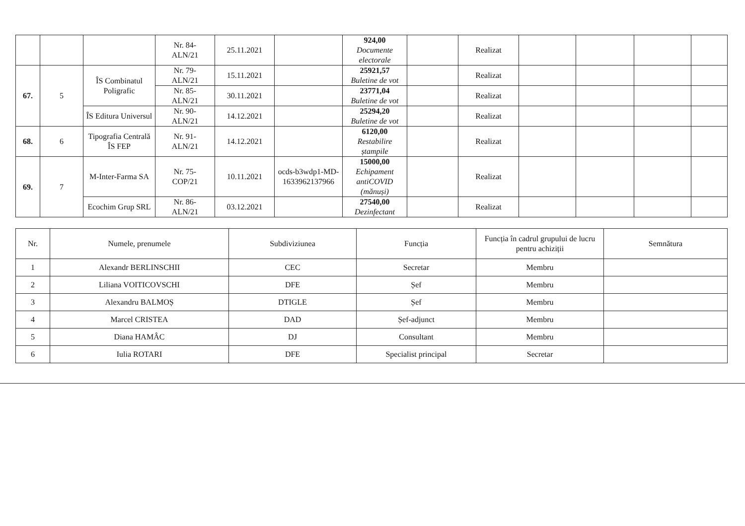| | | | Nr. 84- ALN/21 | 25.11.2021 | | 924,00 Documente electorale | | Realizat | | | | |
| 67. | 5 | ÎS Combinatul Poligrafic | Nr. 79- ALN/21 | 15.11.2021 | | 25921,57 Buletine de vot | | Realizat | | | | |
| | | | Nr. 85- ALN/21 | 30.11.2021 | | 23771,04 Buletine de vot | | Realizat | | | | |
| | | ÎS Editura Universul | Nr. 90- ALN/21 | 14.12.2021 | | 25294,20 Buletine de vot | | Realizat | | | | |
| 68. | 6 | Tipografia Centrală ÎS FEP | Nr. 91- ALN/21 | 14.12.2021 | | 6120,00 Restabilire ștampile | | Realizat | | | | |
| 69. | 7 | M-Inter-Farma SA | Nr. 75- COP/21 | 10.11.2021 | ocds-b3wdp1-MD-1633962137966 | 15000,00 Echipament antiCOVID (mănuși) | | Realizat | | | | |
| | | Ecochim Grup SRL | Nr. 86- ALN/21 | 03.12.2021 | | 27540,00 Dezinfectant | | Realizat | | | | |
| Nr. | Numele, prenumele | Subdiviziunea | Funcția | Funcția în cadrul grupului de lucru pentru achiziții | Semnătura |
| --- | --- | --- | --- | --- | --- |
| 1 | Alexandr BERLINSCHII | CEC | Secretar | Membru | |
| 2 | Liliana VOITICOVSCHI | DFE | Șef | Membru | |
| 3 | Alexandru BALMOȘ | DTIGLE | Șef | Membru | |
| 4 | Marcel CRISTEA | DAD | Șef-adjunct | Membru | |
| 5 | Diana HAMÂC | DJ | Consultant | Membru | |
| 6 | Iulia ROTARI | DFE | Specialist principal | Secretar | |